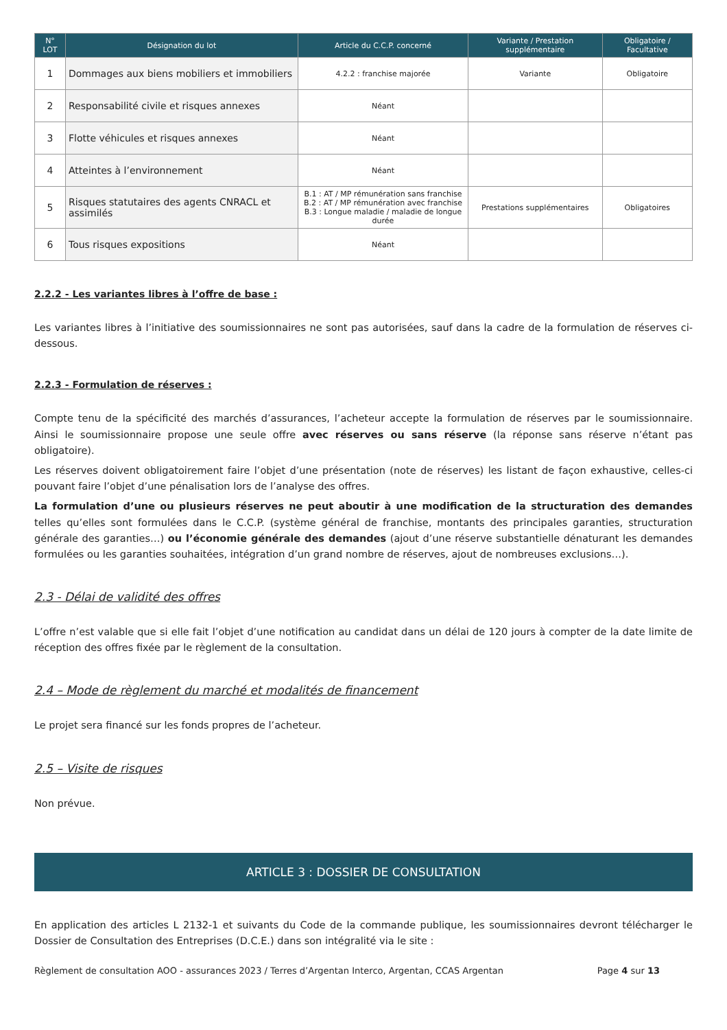| N° LOT | Désignation du lot | Article du C.C.P. concerné | Variante / Prestation supplémentaire | Obligatoire / Facultative |
| --- | --- | --- | --- | --- |
| 1 | Dommages aux biens mobiliers et immobiliers | 4.2.2 : franchise majorée | Variante | Obligatoire |
| 2 | Responsabilité civile et risques annexes | Néant | | |
| 3 | Flotte véhicules et risques annexes | Néant | | |
| 4 | Atteintes à l’environnement | Néant | | |
| 5 | Risques statutaires des agents CNRACL et assimilés | B.1 : AT / MP rémunération sans franchise B.2 : AT / MP rémunération avec franchise B.3 : Longue maladie / maladie de longue durée | Prestations supplémentaires | Obligatoires |
| 6 | Tous risques expositions | Néant | | |
2.2.2 - Les variantes libres à l’offre de base :
Les variantes libres à l’initiative des soumissionnaires ne sont pas autorisées, sauf dans la cadre de la formulation de réserves ci-dessous.
2.2.3 - Formulation de réserves :
Compte tenu de la spécificité des marchés d’assurances, l’acheteur accepte la formulation de réserves par le soumissionnaire. Ainsi le soumissionnaire propose une seule offre avec réserves ou sans réserve (la réponse sans réserve n’étant pas obligatoire).
Les réserves doivent obligatoirement faire l’objet d’une présentation (note de réserves) les listant de façon exhaustive, celles-ci pouvant faire l’objet d’une pénalisation lors de l’analyse des offres.
La formulation d’une ou plusieurs réserves ne peut aboutir à une modification de la structuration des demandes telles qu’elles sont formulées dans le C.C.P. (système général de franchise, montants des principales garanties, structuration générale des garanties…) ou l’économie générale des demandes (ajout d’une réserve substantielle dénaturant les demandes formulées ou les garanties souhaitées, intégration d’un grand nombre de réserves, ajout de nombreuses exclusions…).
2.3 - Délai de validité des offres
L’offre n’est valable que si elle fait l’objet d’une notification au candidat dans un délai de 120 jours à compter de la date limite de réception des offres fixée par le règlement de la consultation.
2.4 – Mode de règlement du marché et modalités de financement
Le projet sera financé sur les fonds propres de l’acheteur.
2.5 – Visite de risques
Non prévue.
ARTICLE 3 : DOSSIER DE CONSULTATION
En application des articles L 2132-1 et suivants du Code de la commande publique, les soumissionnaires devront télécharger le Dossier de Consultation des Entreprises (D.C.E.) dans son intégralité via le site :
Règlement de consultation AOO - assurances 2023 / Terres d’Argentan Interco, Argentan, CCAS Argentan Page 4 sur 13